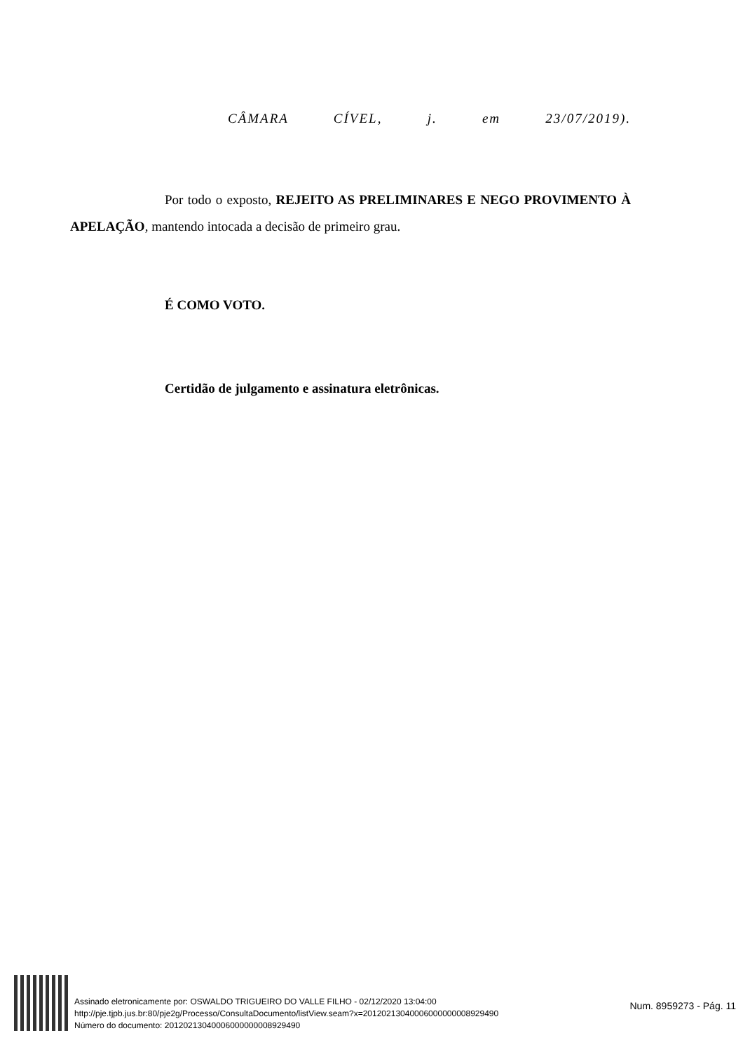CÂMARA CÍVEL, j. em 23/07/2019).
Por todo o exposto, REJEITO AS PRELIMINARES E NEGO PROVIMENTO À APELAÇÃO, mantendo intocada a decisão de primeiro grau.
É COMO VOTO.
Certidão de julgamento e assinatura eletrônicas.
Assinado eletronicamente por: OSWALDO TRIGUEIRO DO VALLE FILHO - 02/12/2020 13:04:00
http://pje.tjpb.jus.br:80/pje2g/Processo/ConsultaDocumento/listView.seam?x=20120213040006000000008929490
Número do documento: 20120213040006000000008929490
Num. 8959273 - Pág. 11